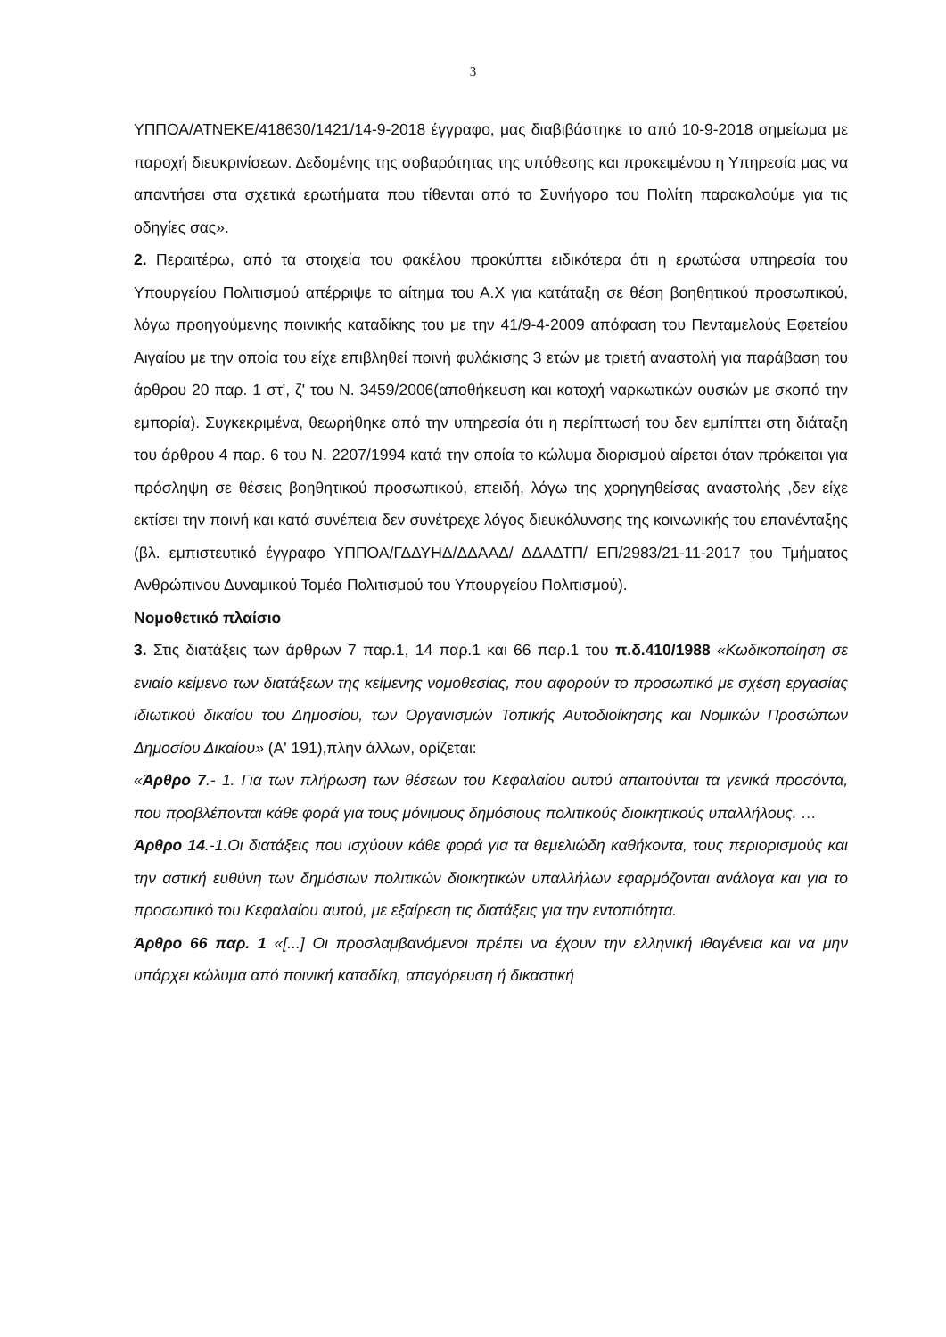3
ΥΠΠΟΑ/ΑΤΝΕΚΕ/418630/1421/14-9-2018 έγγραφο, μας διαβιβάστηκε το από 10-9-2018 σημείωμα με παροχή διευκρινίσεων. Δεδομένης της σοβαρότητας της υπόθεσης και προκειμένου η Υπηρεσία μας να απαντήσει στα σχετικά ερωτήματα που τίθενται από το Συνήγορο του Πολίτη παρακαλούμε για τις οδηγίες σας».
2. Περαιτέρω, από τα στοιχεία του φακέλου προκύπτει ειδικότερα ότι η ερωτώσα υπηρεσία του Υπουργείου Πολιτισμού απέρριψε το αίτημα του Α.Χ για κατάταξη σε θέση βοηθητικού προσωπικού, λόγω προηγούμενης ποινικής καταδίκης του με την 41/9-4-2009 απόφαση του Πενταμελούς Εφετείου Αιγαίου με την οποία του είχε επιβληθεί ποινή φυλάκισης 3 ετών με τριετή αναστολή για παράβαση του άρθρου 20 παρ. 1 στ', ζ' του Ν. 3459/2006(αποθήκευση και κατοχή ναρκωτικών ουσιών με σκοπό την εμπορία). Συγκεκριμένα, θεωρήθηκε από την υπηρεσία ότι η περίπτωσή του δεν εμπίπτει στη διάταξη του άρθρου 4 παρ. 6 του Ν. 2207/1994 κατά την οποία το κώλυμα διορισμού αίρεται όταν πρόκειται για πρόσληψη σε θέσεις βοηθητικού προσωπικού, επειδή, λόγω της χορηγηθείσας αναστολής ,δεν είχε εκτίσει την ποινή και κατά συνέπεια δεν συνέτρεχε λόγος διευκόλυνσης της κοινωνικής του επανένταξης (βλ. εμπιστευτικό έγγραφο ΥΠΠΟΑ/ΓΔΔΥΗΔ/ΔΔΑΑΔ/ ΔΔΑΔΤΠ/ ΕΠ/2983/21-11-2017 του Τμήματος Ανθρώπινου Δυναμικού Τομέα Πολιτισμού του Υπουργείου Πολιτισμού).
Νομοθετικό πλαίσιο
3. Στις διατάξεις των άρθρων 7 παρ.1, 14 παρ.1 και 66 παρ.1 του π.δ.410/1988 «Κωδικοποίηση σε ενιαίο κείμενο των διατάξεων της κείμενης νομοθεσίας, που αφορούν το προσωπικό με σχέση εργασίας ιδιωτικού δικαίου του Δημοσίου, των Οργανισμών Τοπικής Αυτοδιοίκησης και Νομικών Προσώπων Δημοσίου Δικαίου» (Α' 191),πλην άλλων, ορίζεται:
«Άρθρο 7.- 1. Για των πλήρωση των θέσεων του Κεφαλαίου αυτού απαιτούνται τα γενικά προσόντα, που προβλέπονται κάθε φορά για τους μόνιμους δημόσιους πολιτικούς διοικητικούς υπαλλήλους. …
Άρθρο 14.-1.Οι διατάξεις που ισχύουν κάθε φορά για τα θεμελιώδη καθήκοντα, τους περιορισμούς και την αστική ευθύνη των δημόσιων πολιτικών διοικητικών υπαλλήλων εφαρμόζονται ανάλογα και για το προσωπικό του Κεφαλαίου αυτού, με εξαίρεση τις διατάξεις για την εντοπιότητα.
Άρθρο 66 παρ. 1 «[...] Οι προσλαμβανόμενοι πρέπει να έχουν την ελληνική ιθαγένεια και να μην υπάρχει κώλυμα από ποινική καταδίκη, απαγόρευση ή δικαστική